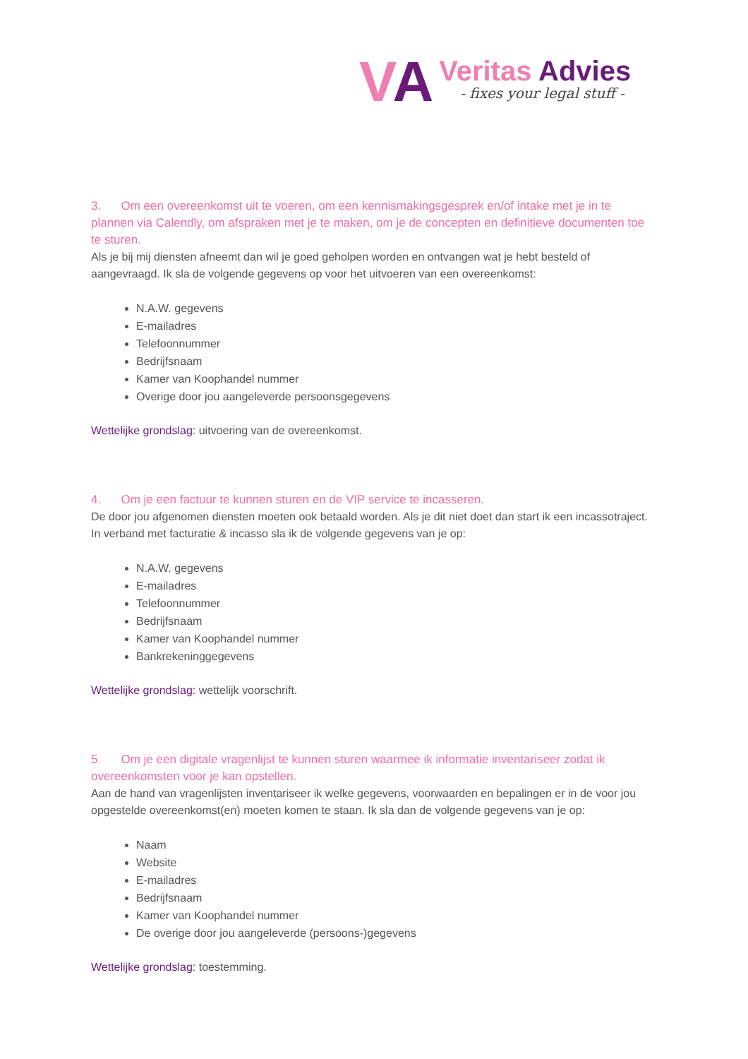VA
Veritas Advies
- fixes your legal stuff -
3. Om een overeenkomst uit te voeren, om een kennismakingsgesprek en/of intake met je in te plannen via Calendly, om afspraken met je te maken, om je de concepten en definitieve documenten toe te sturen.
Als je bij mij diensten afneemt dan wil je goed geholpen worden en ontvangen wat je hebt besteld of aangevraagd. Ik sla de volgende gegevens op voor het uitvoeren van een overeenkomst:
N.A.W. gegevens
E-mailadres
Telefoonnummer
Bedrijfsnaam
Kamer van Koophandel nummer
Overige door jou aangeleverde persoonsgegevens
Wettelijke grondslag: uitvoering van de overeenkomst.
4. Om je een factuur te kunnen sturen en de VIP service te incasseren.
De door jou afgenomen diensten moeten ook betaald worden. Als je dit niet doet dan start ik een incassotraject. In verband met facturatie & incasso sla ik de volgende gegevens van je op:
N.A.W. gegevens
E-mailadres
Telefoonnummer
Bedrijfsnaam
Kamer van Koophandel nummer
Bankrekeninggegevens
Wettelijke grondslag: wettelijk voorschrift.
5. Om je een digitale vragenlijst te kunnen sturen waarmee ik informatie inventariseer zodat ik overeenkomsten voor je kan opstellen.
Aan de hand van vragenlijsten inventariseer ik welke gegevens, voorwaarden en bepalingen er in de voor jou opgestelde overeenkomst(en) moeten komen te staan. Ik sla dan de volgende gegevens van je op:
Naam
Website
E-mailadres
Bedrijfsnaam
Kamer van Koophandel nummer
De overige door jou aangeleverde (persoons-)gegevens
Wettelijke grondslag: toestemming.